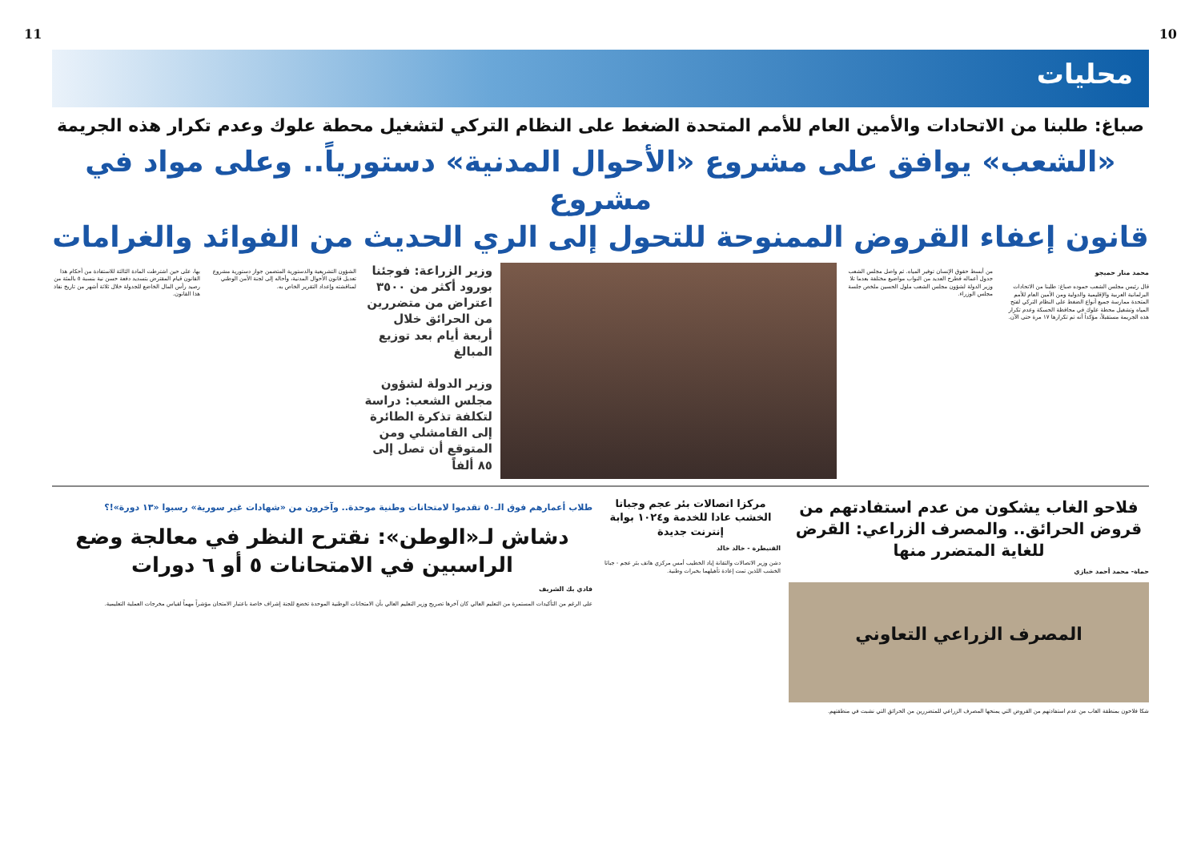10 11
محليات
صباغ: طلبنا من الاتحادات والأمين العام للأمم المتحدة الضغط على النظام التركي لتشغيل محطة علوك وعدم تكرار هذه الجريمة
«الشعب» يوافق على مشروع «الأحوال المدنية» دستورياً.. وعلى مواد في مشروع
قانون إعفاء القروض الممنوحة للتحول إلى الري الحديث من الفوائد والغرامات
محمد منار حميجو
قال رئيس مجلس الشعب حموده صباغ: طلبنا من الاتحادات البرلمانية العربية والإقليمية والدولية ومن الأمين العام للأمم المتحدة ممارسة جميع أنواع الضغط على النظام التركي لفتح المياه وتشغيل محطة علوك في محافظة الحسكة وعدم تكرار هذه الجريمة مستقبلاً، مؤكداً أنه تم تكرارها ١٧ مرة حتى الآن.
من أبسط حقوق الإنسان توفير المياه. ثم واصل مجلس الشعب جدول أعماله فطرح العديد من النواب مواضيع مختلفة بعدما تلا وزير الدولة لشؤون مجلس الشعب ملول الحسين ملخص جلسة مجلس الوزراء.
وزير الزراعة: فوجئنا بورود أكثر من ٣٥٠٠ اعتراض من متضررين من الحرائق خلال أربعة أيام بعد توزيع المبالغ
وزير الدولة لشؤون مجلس الشعب: دراسة لتكلفة تذكرة الطائرة إلى القامشلي ومن المتوقع أن تصل إلى ٨٥ ألفاً
الشؤون التشريعية والدستورية المتضمن جواز دستورية مشروع تعديل قانون الأحوال المدنية، وأحاله إلى لجنة الأمن الوطني لمناقشته وإعداد التقرير الخاص به.
بها، على حين اشترطت المادة الثالثة للاستفادة من أحكام هذا القانون قيام المقترض بتسديد دفعة حسن نية بنسبة ٥ بالمئة من رصيد رأس المال الخاضع للجدولة خلال ثلاثة أشهر من تاريخ نفاذ هذا القانون.
فلاحو الغاب يشكون من عدم استفادتهم من قروض الحرائق.. والمصرف الزراعي: القرض للغاية المتضرر منها
حماة- محمد أحمد خبازي
المصرف الزراعي التعاوني
شكا فلاحون بمنطقة الغاب من عدم استفادتهم من القروض التي يمنحها المصرف الزراعي للمتضررين من الحرائق التي نشبت في منطقتهم.
مركزا اتصالات بئر عجم وجباتا الخشب عادا للخدمة و١٠٢٤ بوابة إنترنت جديدة
القنيطرة - خالد خالد
دشن وزير الاتصالات والتقانة إياد الخطيب أمس مركزي هاتف بئر عجم - جباتا الخشب اللذين تمت إعادة تأهيلهما بخبرات وطنية.
طلاب أعمارهم فوق الـ٥٠ تقدموا لامتحانات وطنية موحدة.. وآخرون من «شهادات غير سورية» رسبوا «١٣ دورة»!؟
دشاش لـ«الوطن»: نقترح النظر في معالجة وضع الراسبين في الامتحانات ٥ أو ٦ دورات
فادي بك الشريف
على الرغم من التأكيدات المستمرة من التعليم العالي كان آخرها تصريح وزير التعليم العالي بأن الامتحانات الوطنية الموحدة تخضع للجنة إشراف خاصة باعتبار الامتحان مؤشراً مهماً لقياس مخرجات العملية التعليمية.